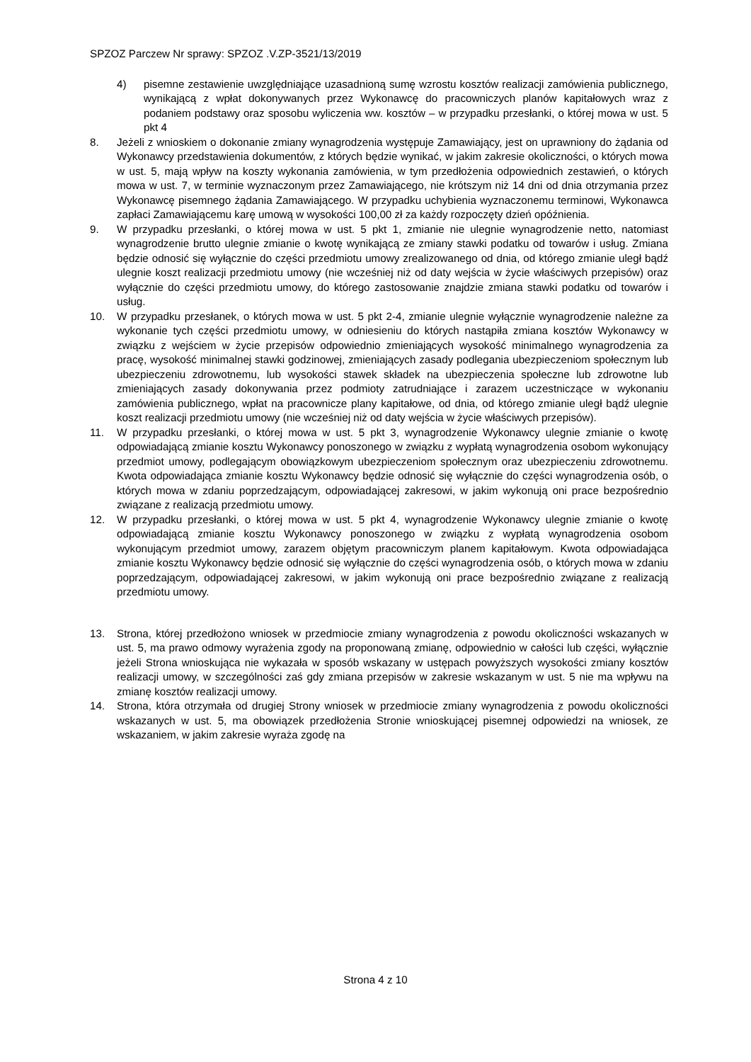SPZOZ Parczew Nr sprawy: SPZOZ .V.ZP-3521/13/2019
4) pisemne zestawienie uwzględniające uzasadnioną sumę wzrostu kosztów realizacji zamówienia publicznego, wynikającą z wpłat dokonywanych przez Wykonawcę do pracowniczych planów kapitałowych wraz z podaniem podstawy oraz sposobu wyliczenia ww. kosztów – w przypadku przesłanki, o której mowa w ust. 5 pkt 4
8. Jeżeli z wnioskiem o dokonanie zmiany wynagrodzenia występuje Zamawiający, jest on uprawniony do żądania od Wykonawcy przedstawienia dokumentów, z których będzie wynikać, w jakim zakresie okoliczności, o których mowa w ust. 5, mają wpływ na koszty wykonania zamówienia, w tym przedłożenia odpowiednich zestawień, o których mowa w ust. 7, w terminie wyznaczonym przez Zamawiającego, nie krótszym niż 14 dni od dnia otrzymania przez Wykonawcę pisemnego żądania Zamawiającego. W przypadku uchybienia wyznaczonemu terminowi, Wykonawca zapłaci Zamawiającemu karę umową w wysokości 100,00 zł za każdy rozpoczęty dzień opóźnienia.
9. W przypadku przesłanki, o której mowa w ust. 5 pkt 1, zmianie nie ulegnie wynagrodzenie netto, natomiast wynagrodzenie brutto ulegnie zmianie o kwotę wynikającą ze zmiany stawki podatku od towarów i usług. Zmiana będzie odnosić się wyłącznie do części przedmiotu umowy zrealizowanego od dnia, od którego zmianie uległ bądź ulegnie koszt realizacji przedmiotu umowy (nie wcześniej niż od daty wejścia w życie właściwych przepisów) oraz wyłącznie do części przedmiotu umowy, do którego zastosowanie znajdzie zmiana stawki podatku od towarów i usług.
10. W przypadku przesłanek, o których mowa w ust. 5 pkt 2-4, zmianie ulegnie wyłącznie wynagrodzenie należne za wykonanie tych części przedmiotu umowy, w odniesieniu do których nastąpiła zmiana kosztów Wykonawcy w związku z wejściem w życie przepisów odpowiednio zmieniających wysokość minimalnego wynagrodzenia za pracę, wysokość minimalnej stawki godzinowej, zmieniających zasady podlegania ubezpieczeniom społecznym lub ubezpieczeniu zdrowotnemu, lub wysokości stawek składek na ubezpieczenia społeczne lub zdrowotne lub zmieniających zasady dokonywania przez podmioty zatrudniające i zarazem uczestniczące w wykonaniu zamówienia publicznego, wpłat na pracownicze plany kapitałowe, od dnia, od którego zmianie uległ bądź ulegnie koszt realizacji przedmiotu umowy (nie wcześniej niż od daty wejścia w życie właściwych przepisów).
11. W przypadku przesłanki, o której mowa w ust. 5 pkt 3, wynagrodzenie Wykonawcy ulegnie zmianie o kwotę odpowiadającą zmianie kosztu Wykonawcy ponoszonego w związku z wypłatą wynagrodzenia osobom wykonujący przedmiot umowy, podlegającym obowiązkowym ubezpieczeniom społecznym oraz ubezpieczeniu zdrowotnemu. Kwota odpowiadająca zmianie kosztu Wykonawcy będzie odnosić się wyłącznie do części wynagrodzenia osób, o których mowa w zdaniu poprzedzającym, odpowiadającej zakresowi, w jakim wykonują oni prace bezpośrednio związane z realizacją przedmiotu umowy.
12. W przypadku przesłanki, o której mowa w ust. 5 pkt 4, wynagrodzenie Wykonawcy ulegnie zmianie o kwotę odpowiadającą zmianie kosztu Wykonawcy ponoszonego w związku z wypłatą wynagrodzenia osobom wykonującym przedmiot umowy, zarazem objętym pracowniczym planem kapitałowym. Kwota odpowiadająca zmianie kosztu Wykonawcy będzie odnosić się wyłącznie do części wynagrodzenia osób, o których mowa w zdaniu poprzedzającym, odpowiadającej zakresowi, w jakim wykonują oni prace bezpośrednio związane z realizacją przedmiotu umowy.
13. Strona, której przedłożono wniosek w przedmiocie zmiany wynagrodzenia z powodu okoliczności wskazanych w ust. 5, ma prawo odmowy wyrażenia zgody na proponowaną zmianę, odpowiednio w całości lub części, wyłącznie jeżeli Strona wnioskująca nie wykazała w sposób wskazany w ustępach powyższych wysokości zmiany kosztów realizacji umowy, w szczególności zaś gdy zmiana przepisów w zakresie wskazanym w ust. 5 nie ma wpływu na zmianę kosztów realizacji umowy.
14. Strona, która otrzymała od drugiej Strony wniosek w przedmiocie zmiany wynagrodzenia z powodu okoliczności wskazanych w ust. 5, ma obowiązek przedłożenia Stronie wnioskującej pisemnej odpowiedzi na wniosek, ze wskazaniem, w jakim zakresie wyraża zgodę na
Strona 4 z 10